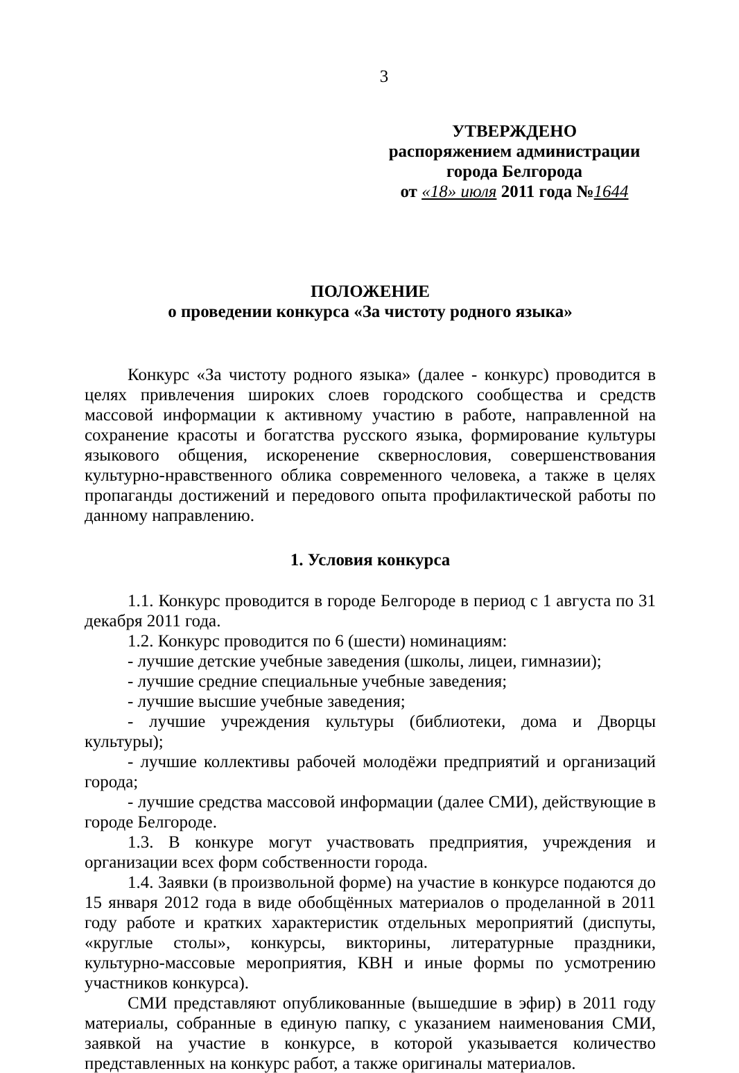3
УТВЕРЖДЕНО
распоряжением администрации
города Белгорода
от «18» июля 2011 года №1644
ПОЛОЖЕНИЕ
о проведении конкурса «За чистоту родного языка»
Конкурс «За чистоту родного языка» (далее - конкурс) проводится в целях привлечения широких слоев городского сообщества и средств массовой информации к активному участию в работе, направленной на сохранение красоты и богатства русского языка, формирование культуры языкового общения, искоренение сквернословия, совершенствования культурно-нравственного облика современного человека, а также в целях пропаганды достижений и передового опыта профилактической работы по данному направлению.
1. Условия конкурса
1.1. Конкурс проводится в городе Белгороде в период с 1 августа по 31 декабря 2011 года.
1.2. Конкурс проводится по 6 (шести) номинациям:
- лучшие детские учебные заведения (школы, лицеи, гимназии);
- лучшие средние специальные учебные заведения;
- лучшие высшие учебные заведения;
- лучшие учреждения культуры (библиотеки, дома и Дворцы культуры);
- лучшие коллективы рабочей молодёжи предприятий и организаций города;
- лучшие средства массовой информации (далее СМИ), действующие в городе Белгороде.
1.3. В конкуре могут участвовать предприятия, учреждения и организации всех форм собственности города.
1.4. Заявки (в произвольной форме) на участие в конкурсе подаются до 15 января 2012 года в виде обобщённых материалов о проделанной в 2011 году работе и кратких характеристик отдельных мероприятий (диспуты, «круглые столы», конкурсы, викторины, литературные праздники, культурно-массовые мероприятия, КВН и иные формы по усмотрению участников конкурса).
СМИ представляют опубликованные (вышедшие в эфир) в 2011 году материалы, собранные в единую папку, с указанием наименования СМИ, заявкой на участие в конкурсе, в которой указывается количество представленных на конкурс работ, а также оригиналы материалов.